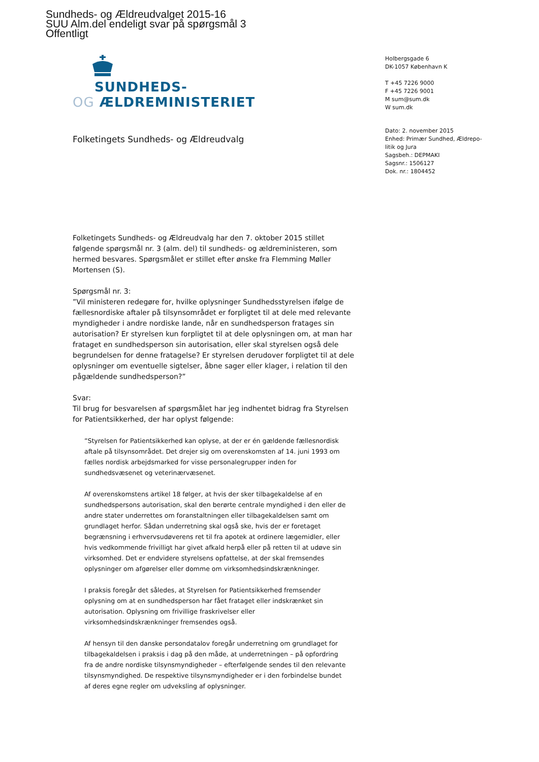Sundheds- og Ældreudvalget 2015-16
SUU Alm.del endeligt svar på spørgsmål 3
Offentligt
SUNDHEDS-
OG ÆLDREMINISTERIET
Holbergsgade 6
DK-1057 København K
T +45 7226 9000
F +45 7226 9001
M sum@sum.dk
W sum.dk
Dato: 2. november 2015
Enhed: Primær Sundhed, Ældrepo-
litik og Jura
Sagsbeh.: DEPMAKI
Sagsnr.: 1506127
Dok. nr.: 1804452
Folketingets Sundheds- og Ældreudvalg
Folketingets Sundheds- og Ældreudvalg har den 7. oktober 2015 stillet følgende spørgsmål nr. 3 (alm. del) til sundheds- og ældreministeren, som hermed besvares. Spørgsmålet er stillet efter ønske fra Flemming Møller Mortensen (S).
Spørgsmål nr. 3:
”Vil ministeren redegøre for, hvilke oplysninger Sundhedsstyrelsen ifølge de fællesnordiske aftaler på tilsynsområdet er forpligtet til at dele med relevante myndigheder i andre nordiske lande, når en sundhedsperson fratages sin autorisation? Er styrelsen kun forpligtet til at dele oplysningen om, at man har frataget en sundhedsperson sin autorisation, eller skal styrelsen også dele begrundelsen for denne fratagelse? Er styrelsen derudover forpligtet til at dele oplysninger om eventuelle sigtelser, åbne sager eller klager, i relation til den pågældende sundhedsperson?”
Svar:
Til brug for besvarelsen af spørgsmålet har jeg indhentet bidrag fra Styrelsen for Patientsikkerhed, der har oplyst følgende:
”Styrelsen for Patientsikkerhed kan oplyse, at der er én gældende fællesnordisk aftale på tilsynsområdet. Det drejer sig om overenskomsten af 14. juni 1993 om fælles nordisk arbejdsmarked for visse personalegrupper inden for sundhedsvæsenet og veterinærvæsenet.
Af overenskomstens artikel 18 følger, at hvis der sker tilbagekaldelse af en sundhedspersons autorisation, skal den berørte centrale myndighed i den eller de andre stater underrettes om foranstaltningen eller tilbagekaldelsen samt om grundlaget herfor. Sådan underretning skal også ske, hvis der er foretaget begrænsning i erhvervsudøverens ret til fra apotek at ordinere lægemidler, eller hvis vedkommende frivilligt har givet afkald herpå eller på retten til at udøve sin virksomhed. Det er endvidere styrelsens opfattelse, at der skal fremsendes oplysninger om afgørelser eller domme om virksomhedsindskrænkninger.
I praksis foregår det således, at Styrelsen for Patientsikkerhed fremsender oplysning om at en sundhedsperson har fået frataget eller indskrænket sin autorisation. Oplysning om frivillige fraskrivelser eller virksomhedsindskrænkninger fremsendes også.
Af hensyn til den danske persondatalov foregår underretning om grundlaget for tilbagekaldelsen i praksis i dag på den måde, at underretningen – på opfordring fra de andre nordiske tilsynsmyndigheder – efterfølgende sendes til den relevante tilsynsmyndighed. De respektive tilsynsmyndigheder er i den forbindelse bundet af deres egne regler om udveksling af oplysninger.